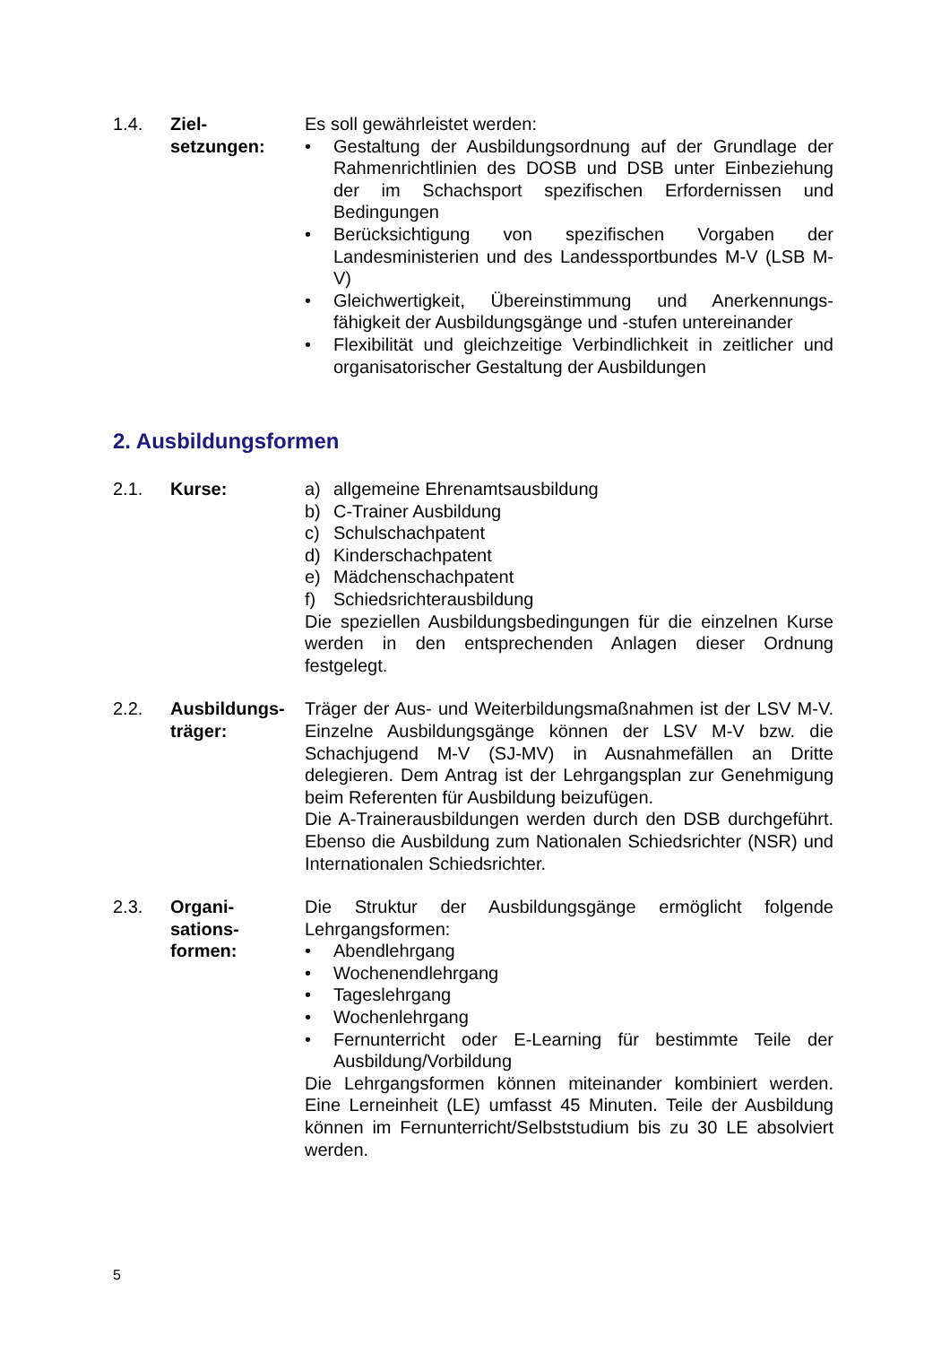1.4. Ziel-
setzungen:
Es soll gewährleistet werden:
• Gestaltung der Ausbildungsordnung auf der Grundlage der Rahmenrichtlinien des DOSB und DSB unter Einbeziehung der im Schachsport spezifischen Erfordernissen und Bedingungen
• Berücksichtigung von spezifischen Vorgaben der Landesministerien und des Landessportbundes M-V (LSB M-V)
• Gleichwertigkeit, Übereinstimmung und Anerkennungs-fähigkeit der Ausbildungsgänge und -stufen untereinander
• Flexibilität und gleichzeitige Verbindlichkeit in zeitlicher und organisatorischer Gestaltung der Ausbildungen
2. Ausbildungsformen
2.1. Kurse: a) allgemeine Ehrenamtsausbildung
b) C-Trainer Ausbildung
c) Schulschachpatent
d) Kinderschachpatent
e) Mädchenschachpatent
f) Schiedsrichterausbildung
Die speziellen Ausbildungsbedingungen für die einzelnen Kurse werden in den entsprechenden Anlagen dieser Ordnung festgelegt.
2.2. Ausbildungs-
träger:
Träger der Aus- und Weiterbildungsmaßnahmen ist der LSV M-V. Einzelne Ausbildungsgänge können der LSV M-V bzw. die Schachjugend M-V (SJ-MV) in Ausnahmefällen an Dritte delegieren. Dem Antrag ist der Lehrgangsplan zur Genehmigung beim Referenten für Ausbildung beizufügen.
Die A-Trainerausbildungen werden durch den DSB durchgeführt. Ebenso die Ausbildung zum Nationalen Schiedsrichter (NSR) und Internationalen Schiedsrichter.
2.3. Organi-
sations-
formen:
Die Struktur der Ausbildungsgänge ermöglicht folgende Lehrgangsformen:
• Abendlehrgang
• Wochenendlehrgang
• Tageslehrgang
• Wochenlehrgang
• Fernunterricht oder E-Learning für bestimmte Teile der Ausbildung/Vorbildung
Die Lehrgangsformen können miteinander kombiniert werden. Eine Lerneinheit (LE) umfasst 45 Minuten. Teile der Ausbildung können im Fernunterricht/Selbststudium bis zu 30 LE absolviert werden.
5